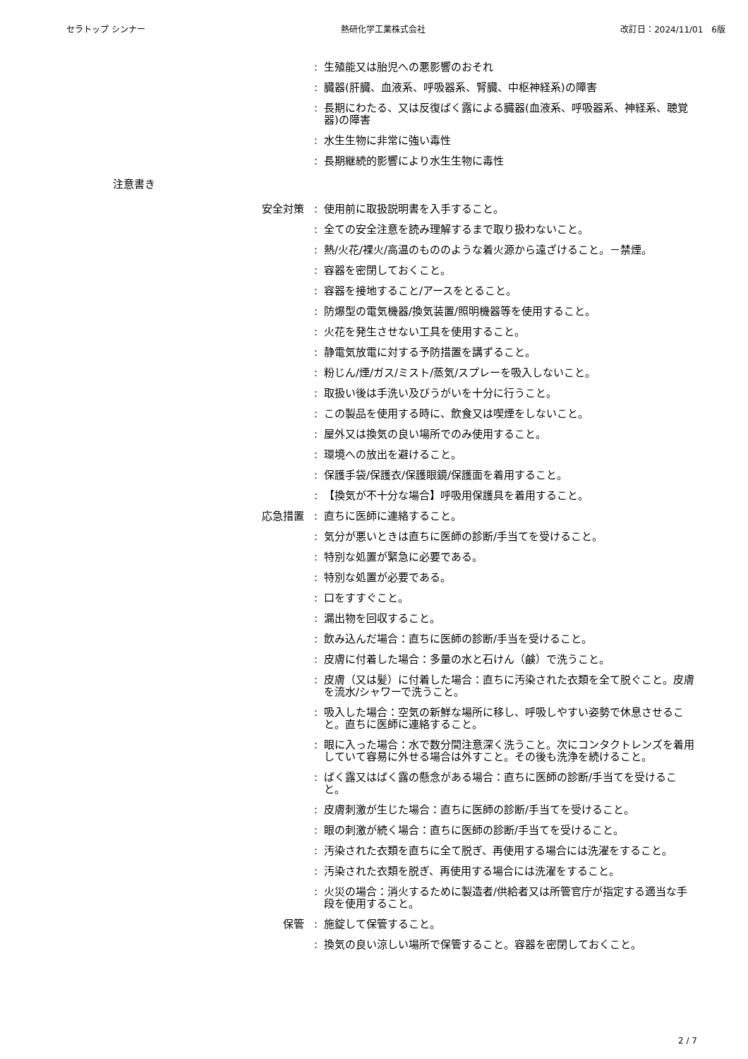セラトップ シンナー 熱研化学工業株式会社 改訂日：2024/11/01　6版
: 生殖能又は胎児への悪影響のおそれ
: 臓器(肝臓、血液系、呼吸器系、腎臓、中枢神経系)の障害
: 長期にわたる、又は反復ばく露による臓器(血液系、呼吸器系、神経系、聴覚器)の障害
: 水生生物に非常に強い毒性
: 長期継続的影響により水生生物に毒性
注意書き
安全対策 : 使用前に取扱説明書を入手すること。
: 全ての安全注意を読み理解するまで取り扱わないこと。
: 熱/火花/裸火/高温のもののような着火源から遠ざけること。－禁煙。
: 容器を密閉しておくこと。
: 容器を接地すること/アースをとること。
: 防爆型の電気機器/換気装置/照明機器等を使用すること。
: 火花を発生させない工具を使用すること。
: 静電気放電に対する予防措置を講ずること。
: 粉じん/煙/ガス/ミスト/蒸気/スプレーを吸入しないこと。
: 取扱い後は手洗い及びうがいを十分に行うこと。
: この製品を使用する時に、飲食又は喫煙をしないこと。
: 屋外又は換気の良い場所でのみ使用すること。
: 環境への放出を避けること。
: 保護手袋/保護衣/保護眼鏡/保護面を着用すること。
: 【換気が不十分な場合】呼吸用保護具を着用すること。
応急措置 : 直ちに医師に連絡すること。
: 気分が悪いときは直ちに医師の診断/手当てを受けること。
: 特別な処置が緊急に必要である。
: 特別な処置が必要である。
: 口をすすぐこと。
: 漏出物を回収すること。
: 飲み込んだ場合：直ちに医師の診断/手当を受けること。
: 皮膚に付着した場合：多量の水と石けん（鹸）で洗うこと。
: 皮膚（又は髪）に付着した場合：直ちに汚染された衣類を全て脱ぐこと。皮膚を流水/シャワーで洗うこと。
: 吸入した場合：空気の新鮮な場所に移し、呼吸しやすい姿勢で休息させること。直ちに医師に連絡すること。
: 眼に入った場合：水で数分間注意深く洗うこと。次にコンタクトレンズを着用していて容易に外せる場合は外すこと。その後も洗浄を続けること。
: ばく露又はばく露の懸念がある場合：直ちに医師の診断/手当てを受けること。
: 皮膚刺激が生じた場合：直ちに医師の診断/手当てを受けること。
: 眼の刺激が続く場合：直ちに医師の診断/手当てを受けること。
: 汚染された衣類を直ちに全て脱ぎ、再使用する場合には洗濯をすること。
: 汚染された衣類を脱ぎ、再使用する場合には洗濯をすること。
: 火災の場合：消火するために製造者/供給者又は所管官庁が指定する適当な手段を使用すること。
保管 : 施錠して保管すること。
: 換気の良い涼しい場所で保管すること。容器を密閉しておくこと。
2 / 7